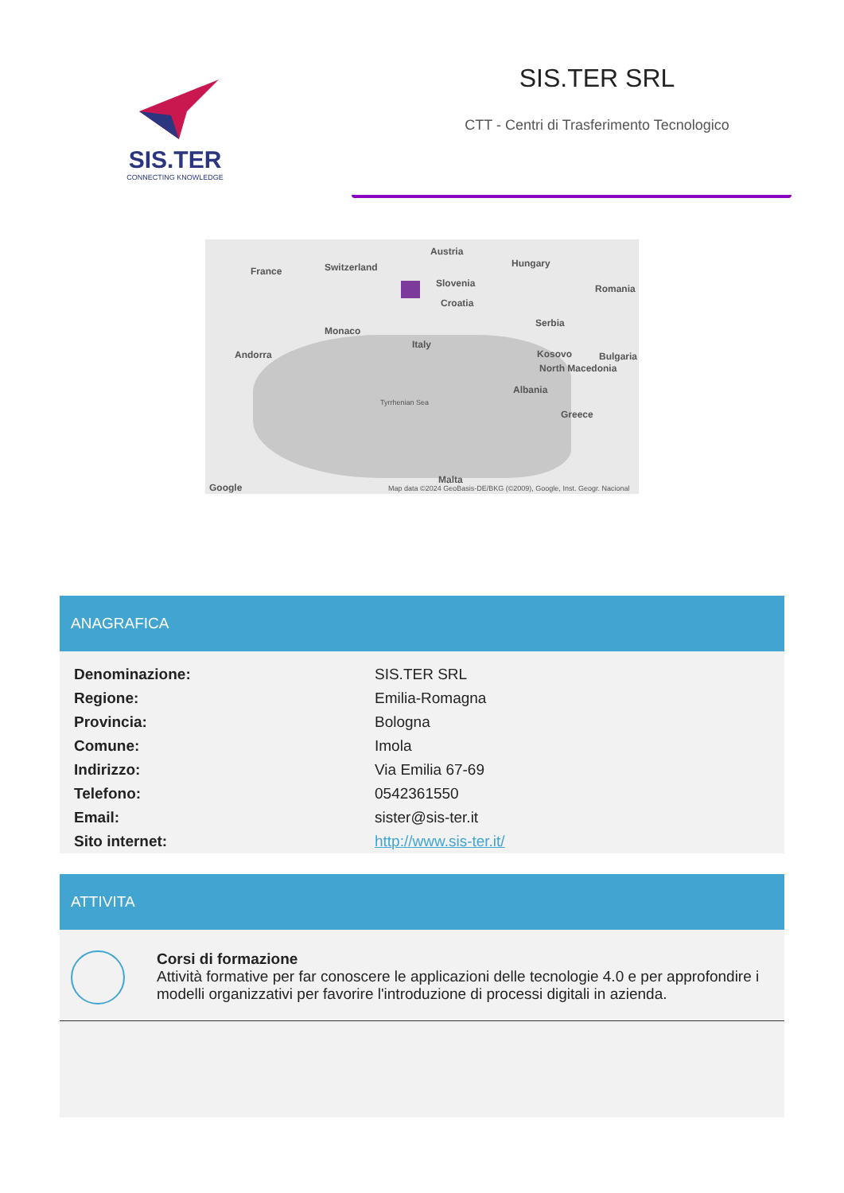SIS.TER
CONNECTING KNOWLEDGE
SIS.TER SRL
CTT - Centri di Trasferimento Tecnologico
France Switzerland
Austria
Hungary
Slovenia Romania
Croatia
Serbia
Monaco
Italy
Andorra Kosovo Bulgaria
North Macedonia
Albania
Tyrrhenian Sea
Greece
Malta
Google Map data ©2024 GeoBasis-DE/BKG (©2009), Google, Inst. Geogr. Nacional
ANAGRAFICA
| Denominazione: | SIS.TER SRL |
| Regione: | Emilia-Romagna |
| Provincia: | Bologna |
| Comune: | Imola |
| Indirizzo: | Via Emilia 67-69 |
| Telefono: | 0542361550 |
| Email: | sister@sis-ter.it |
| Sito internet: | http://www.sis-ter.it/ |
ATTIVITA
Corsi di formazione
Attività formative per far conoscere le applicazioni delle tecnologie 4.0 e per approfondire i modelli organizzativi per favorire l'introduzione di processi digitali in azienda.